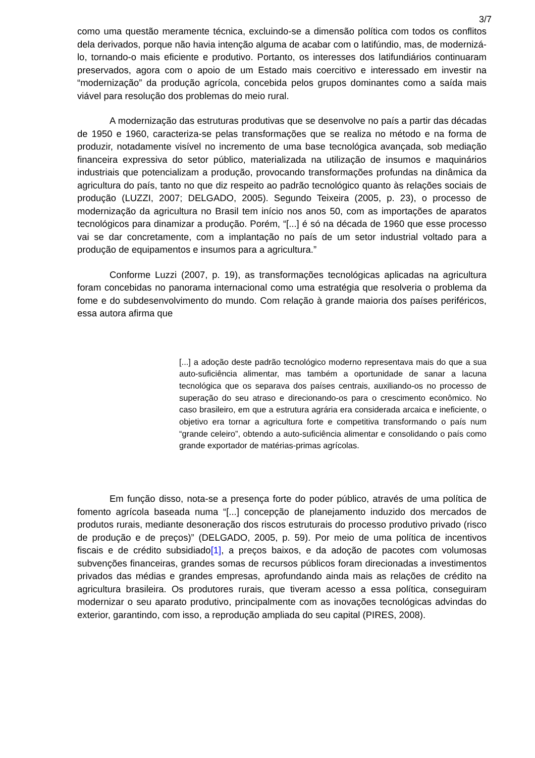3/7
como uma questão meramente técnica, excluindo-se a dimensão política com todos os conflitos dela derivados, porque não havia intenção alguma de acabar com o latifúndio, mas, de modernizá-lo, tornando-o mais eficiente e produtivo. Portanto, os interesses dos latifundiários continuaram preservados, agora com o apoio de um Estado mais coercitivo e interessado em investir na “modernização” da produção agrícola, concebida pelos grupos dominantes como a saída mais viável para resolução dos problemas do meio rural.
A modernização das estruturas produtivas que se desenvolve no país a partir das décadas de 1950 e 1960, caracteriza-se pelas transformações que se realiza no método e na forma de produzir, notadamente visível no incremento de uma base tecnológica avançada, sob mediação financeira expressiva do setor público, materializada na utilização de insumos e maquinários industriais que potencializam a produção, provocando transformações profundas na dinâmica da agricultura do país, tanto no que diz respeito ao padrão tecnológico quanto às relações sociais de produção (LUZZI, 2007; DELGADO, 2005). Segundo Teixeira (2005, p. 23), o processo de modernização da agricultura no Brasil tem início nos anos 50, com as importações de aparatos tecnológicos para dinamizar a produção. Porém, “[...] é só na década de 1960 que esse processo vai se dar concretamente, com a implantação no país de um setor industrial voltado para a produção de equipamentos e insumos para a agricultura.”
Conforme Luzzi (2007, p. 19), as transformações tecnológicas aplicadas na agricultura foram concebidas no panorama internacional como uma estratégia que resolveria o problema da fome e do subdesenvolvimento do mundo. Com relação à grande maioria dos países periféricos, essa autora afirma que
[...] a adoção deste padrão tecnológico moderno representava mais do que a sua auto-suficiência alimentar, mas também a oportunidade de sanar a lacuna tecnológica que os separava dos países centrais, auxiliando-os no processo de superação do seu atraso e direcionando-os para o crescimento econômico. No caso brasileiro, em que a estrutura agrária era considerada arcaica e ineficiente, o objetivo era tornar a agricultura forte e competitiva transformando o país num “grande celeiro”, obtendo a auto-suficiência alimentar e consolidando o país como grande exportador de matérias-primas agrícolas.
Em função disso, nota-se a presença forte do poder público, através de uma política de fomento agrícola baseada numa “[...] concepção de planejamento induzido dos mercados de produtos rurais, mediante desoneração dos riscos estruturais do processo produtivo privado (risco de produção e de preços)” (DELGADO, 2005, p. 59). Por meio de uma política de incentivos fiscais e de crédito subsidiado[1], a preços baixos, e da adoção de pacotes com volumosas subvenções financeiras, grandes somas de recursos públicos foram direcionadas a investimentos privados das médias e grandes empresas, aprofundando ainda mais as relações de crédito na agricultura brasileira. Os produtores rurais, que tiveram acesso a essa política, conseguiram modernizar o seu aparato produtivo, principalmente com as inovações tecnológicas advindas do exterior, garantindo, com isso, a reprodução ampliada do seu capital (PIRES, 2008).